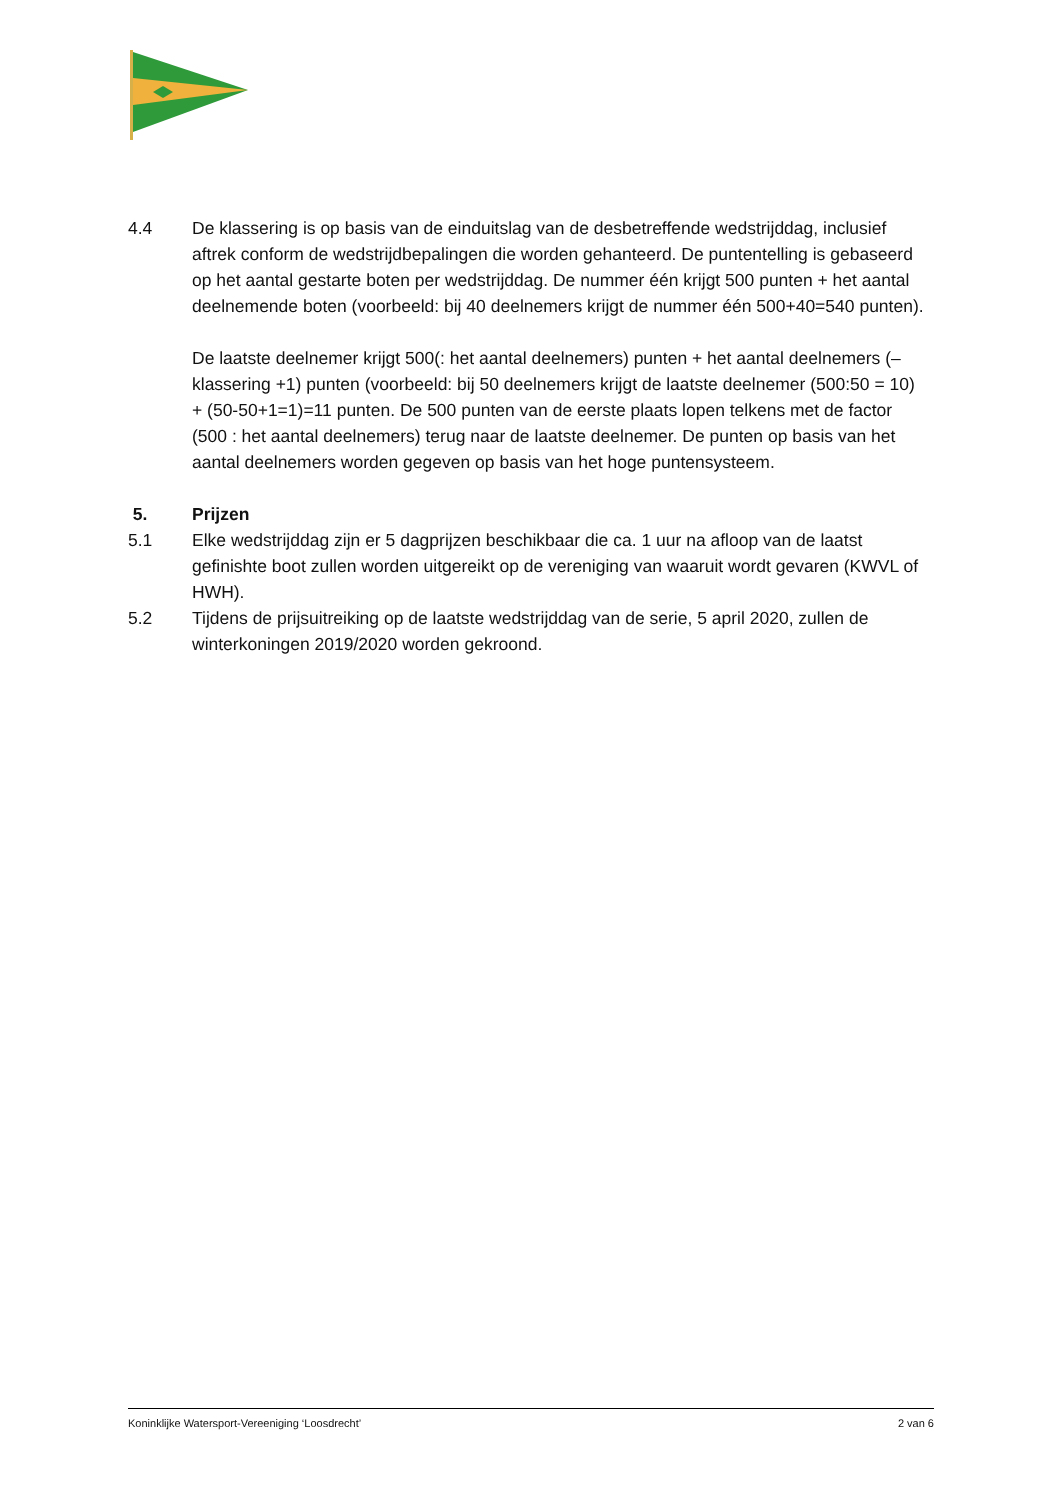4.4 De klassering is op basis van de einduitslag van de desbetreffende wedstrijddag, inclusief aftrek conform de wedstrijdbepalingen die worden gehanteerd. De puntentelling is gebaseerd op het aantal gestarte boten per wedstrijddag. De nummer één krijgt 500 punten + het aantal deelnemende boten (voorbeeld: bij 40 deelnemers krijgt de nummer één 500+40=540 punten).
De laatste deelnemer krijgt 500(: het aantal deelnemers) punten + het aantal deelnemers (– klassering +1) punten (voorbeeld: bij 50 deelnemers krijgt de laatste deelnemer (500:50 = 10) + (50-50+1=1)=11 punten. De 500 punten van de eerste plaats lopen telkens met de factor (500 : het aantal deelnemers) terug naar de laatste deelnemer. De punten op basis van het aantal deelnemers worden gegeven op basis van het hoge puntensysteem.
5. Prijzen
5.1 Elke wedstrijddag zijn er 5 dagprijzen beschikbaar die ca. 1 uur na afloop van de laatst gefinishte boot zullen worden uitgereikt op de vereniging van waaruit wordt gevaren (KWVL of HWH).
5.2 Tijdens de prijsuitreiking op de laatste wedstrijddag van de serie, 5 april 2020, zullen de winterkoningen 2019/2020 worden gekroond.
Koninklijke Watersport-Vereeniging ‘Loosdrecht’ 2 van 6